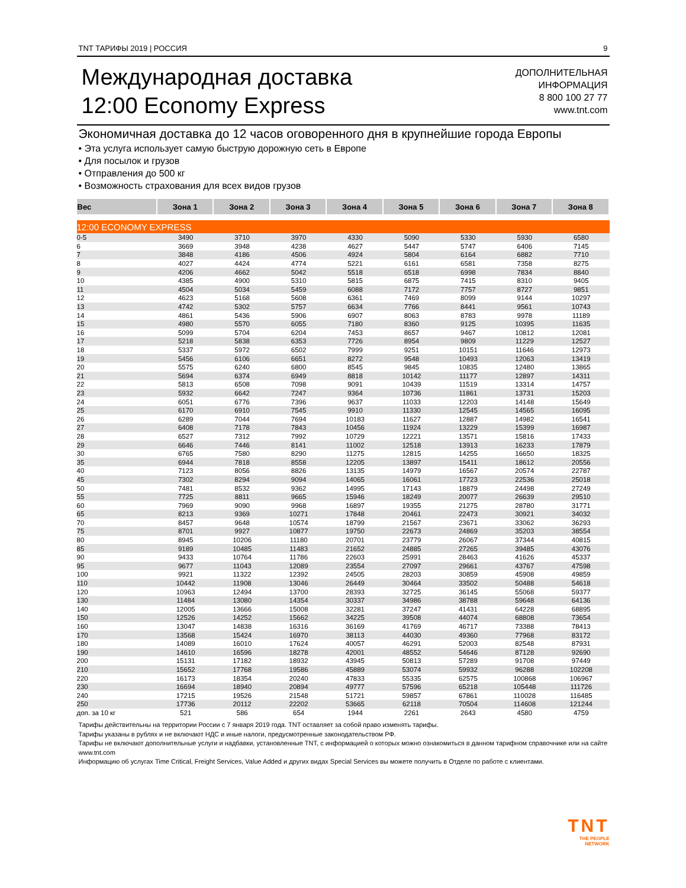TNT ТАРИФЫ 2019 | РОССИЯ 9
Международная доставка
12:00 Economy Express
ДОПОЛНИТЕЛЬНАЯ
ИНФОРМАЦИЯ
8 800 100 27 77
www.tnt.com
Экономичная доставка до 12 часов оговоренного дня в крупнейшие города Европы
• Эта услуга использует самую быструю дорожную сеть в Европе
• Для посылок и грузов
• Отправления до 500 кг
• Возможность страхования для всех видов грузов
| Вес | Зона 1 | Зона 2 | Зона 3 | Зона 4 | Зона 5 | Зона 6 | Зона 7 | Зона 8 |
| --- | --- | --- | --- | --- | --- | --- | --- | --- |
| 12:00 ECONOMY EXPRESS | | | | | | | | |
| 0-5 | 3490 | 3710 | 3970 | 4330 | 5090 | 5330 | 5930 | 6580 |
| 6 | 3669 | 3948 | 4238 | 4627 | 5447 | 5747 | 6406 | 7145 |
| 7 | 3848 | 4186 | 4506 | 4924 | 5804 | 6164 | 6882 | 7710 |
| 8 | 4027 | 4424 | 4774 | 5221 | 6161 | 6581 | 7358 | 8275 |
| 9 | 4206 | 4662 | 5042 | 5518 | 6518 | 6998 | 7834 | 8840 |
| 10 | 4385 | 4900 | 5310 | 5815 | 6875 | 7415 | 8310 | 9405 |
| 11 | 4504 | 5034 | 5459 | 6088 | 7172 | 7757 | 8727 | 9851 |
| 12 | 4623 | 5168 | 5608 | 6361 | 7469 | 8099 | 9144 | 10297 |
| 13 | 4742 | 5302 | 5757 | 6634 | 7766 | 8441 | 9561 | 10743 |
| 14 | 4861 | 5436 | 5906 | 6907 | 8063 | 8783 | 9978 | 11189 |
| 15 | 4980 | 5570 | 6055 | 7180 | 8360 | 9125 | 10395 | 11635 |
| 16 | 5099 | 5704 | 6204 | 7453 | 8657 | 9467 | 10812 | 12081 |
| 17 | 5218 | 5838 | 6353 | 7726 | 8954 | 9809 | 11229 | 12527 |
| 18 | 5337 | 5972 | 6502 | 7999 | 9251 | 10151 | 11646 | 12973 |
| 19 | 5456 | 6106 | 6651 | 8272 | 9548 | 10493 | 12063 | 13419 |
| 20 | 5575 | 6240 | 6800 | 8545 | 9845 | 10835 | 12480 | 13865 |
| 21 | 5694 | 6374 | 6949 | 8818 | 10142 | 11177 | 12897 | 14311 |
| 22 | 5813 | 6508 | 7098 | 9091 | 10439 | 11519 | 13314 | 14757 |
| 23 | 5932 | 6642 | 7247 | 9364 | 10736 | 11861 | 13731 | 15203 |
| 24 | 6051 | 6776 | 7396 | 9637 | 11033 | 12203 | 14148 | 15649 |
| 25 | 6170 | 6910 | 7545 | 9910 | 11330 | 12545 | 14565 | 16095 |
| 26 | 6289 | 7044 | 7694 | 10183 | 11627 | 12887 | 14982 | 16541 |
| 27 | 6408 | 7178 | 7843 | 10456 | 11924 | 13229 | 15399 | 16987 |
| 28 | 6527 | 7312 | 7992 | 10729 | 12221 | 13571 | 15816 | 17433 |
| 29 | 6646 | 7446 | 8141 | 11002 | 12518 | 13913 | 16233 | 17879 |
| 30 | 6765 | 7580 | 8290 | 11275 | 12815 | 14255 | 16650 | 18325 |
| 35 | 6944 | 7818 | 8558 | 12205 | 13897 | 15411 | 18612 | 20556 |
| 40 | 7123 | 8056 | 8826 | 13135 | 14979 | 16567 | 20574 | 22787 |
| 45 | 7302 | 8294 | 9094 | 14065 | 16061 | 17723 | 22536 | 25018 |
| 50 | 7481 | 8532 | 9362 | 14995 | 17143 | 18879 | 24498 | 27249 |
| 55 | 7725 | 8811 | 9665 | 15946 | 18249 | 20077 | 26639 | 29510 |
| 60 | 7969 | 9090 | 9968 | 16897 | 19355 | 21275 | 28780 | 31771 |
| 65 | 8213 | 9369 | 10271 | 17848 | 20461 | 22473 | 30921 | 34032 |
| 70 | 8457 | 9648 | 10574 | 18799 | 21567 | 23671 | 33062 | 36293 |
| 75 | 8701 | 9927 | 10877 | 19750 | 22673 | 24869 | 35203 | 38554 |
| 80 | 8945 | 10206 | 11180 | 20701 | 23779 | 26067 | 37344 | 40815 |
| 85 | 9189 | 10485 | 11483 | 21652 | 24885 | 27265 | 39485 | 43076 |
| 90 | 9433 | 10764 | 11786 | 22603 | 25991 | 28463 | 41626 | 45337 |
| 95 | 9677 | 11043 | 12089 | 23554 | 27097 | 29661 | 43767 | 47598 |
| 100 | 9921 | 11322 | 12392 | 24505 | 28203 | 30859 | 45908 | 49859 |
| 110 | 10442 | 11908 | 13046 | 26449 | 30464 | 33502 | 50488 | 54618 |
| 120 | 10963 | 12494 | 13700 | 28393 | 32725 | 36145 | 55068 | 59377 |
| 130 | 11484 | 13080 | 14354 | 30337 | 34986 | 38788 | 59648 | 64136 |
| 140 | 12005 | 13666 | 15008 | 32281 | 37247 | 41431 | 64228 | 68895 |
| 150 | 12526 | 14252 | 15662 | 34225 | 39508 | 44074 | 68808 | 73654 |
| 160 | 13047 | 14838 | 16316 | 36169 | 41769 | 46717 | 73388 | 78413 |
| 170 | 13568 | 15424 | 16970 | 38113 | 44030 | 49360 | 77968 | 83172 |
| 180 | 14089 | 16010 | 17624 | 40057 | 46291 | 52003 | 82548 | 87931 |
| 190 | 14610 | 16596 | 18278 | 42001 | 48552 | 54646 | 87128 | 92690 |
| 200 | 15131 | 17182 | 18932 | 43945 | 50813 | 57289 | 91708 | 97449 |
| 210 | 15652 | 17768 | 19586 | 45889 | 53074 | 59932 | 96288 | 102208 |
| 220 | 16173 | 18354 | 20240 | 47833 | 55335 | 62575 | 100868 | 106967 |
| 230 | 16694 | 18940 | 20894 | 49777 | 57596 | 65218 | 105448 | 111726 |
| 240 | 17215 | 19526 | 21548 | 51721 | 59857 | 67861 | 110028 | 116485 |
| 250 | 17736 | 20112 | 22202 | 53665 | 62118 | 70504 | 114608 | 121244 |
| доп. за 10 кг | 521 | 586 | 654 | 1944 | 2261 | 2643 | 4580 | 4759 |
Тарифы действительны на территории России с 7 января 2019 года. TNT оставляет за собой право изменять тарифы.
Тарифы указаны в рублях и не включают НДС и иные налоги, предусмотренные законодательством РФ.
Тарифы не включают дополнительные услуги и надбавки, установленные TNT, с информацией о которых можно ознакомиться в данном тарифном справочнике или на сайте www.tnt.com
Информацию об услугах Time Critical, Freight Services, Value Added и других видах Special Services вы можете получить в Отделе по работе с клиентами.
TNT
THE PEOPLE
NETWORK